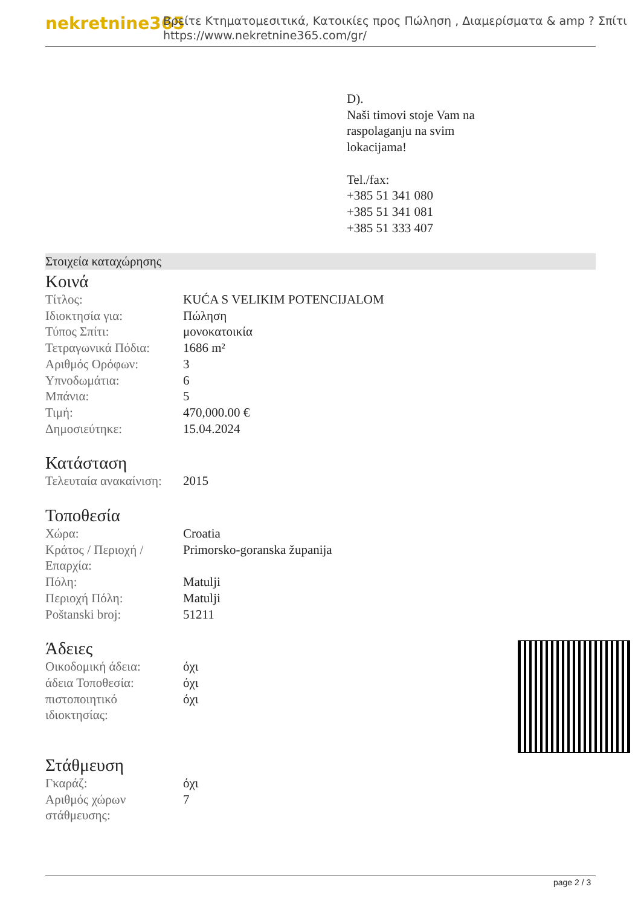nekretnine365
Βρείτε Κτηματομεσιτικά, Κατοικίες προς Πώληση , Διαμερίσματα & amp ? Σπίτι
https://www.nekretnine365.com/gr/
D).
Naši timovi stoje Vam na
raspolaganju na svim
lokacijama!
Tel./fax:
+385 51 341 080
+385 51 341 081
+385 51 333 407
Στοιχεία καταχώρησης
Κοινά
| Τίτλος: | KUĆA S VELIKIM POTENCIJALOM |
| Ιδιοκτησία για: | Πώληση |
| Τύπος Σπίτι: | μονοκατοικία |
| Τετραγωνικά Πόδια: | 1686 m² |
| Αριθμός Ορόφων: | 3 |
| Υπνοδωμάτια: | 6 |
| Μπάνια: | 5 |
| Τιμή: | 470,000.00 € |
| Δημοσιεύτηκε: | 15.04.2024 |
Κατάσταση
| Τελευταία ανακαίνιση: | 2015 |
Τοποθεσία
| Χώρα: | Croatia |
| Κράτος / Περιοχή / Επαρχία: | Primorsko-goranska županija |
| Πόλη: | Matulji |
| Περιοχή Πόλη: | Matulji |
| Poštanski broj: | 51211 |
Άδειες
| Οικοδομική άδεια: | όχι |
| άδεια Τοποθεσία: | όχι |
| πιστοποιητικό ιδιοκτησίας: | όχι |
Στάθμευση
| Γκαράζ: | όχι |
| Αριθμός χώρων στάθμευσης: | 7 |
page 2 / 3